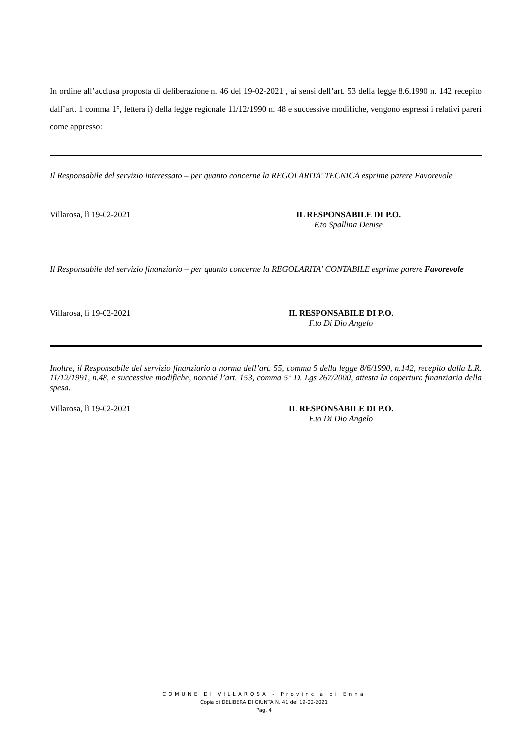In ordine all’acclusa proposta di deliberazione n. 46 del 19-02-2021 , ai sensi dell’art. 53 della legge 8.6.1990 n. 142 recepito dall’art. 1 comma 1°, lettera i) della legge regionale 11/12/1990 n. 48 e successive modifiche, vengono espressi i relativi pareri come appresso:
Il Responsabile del servizio interessato – per quanto concerne la REGOLARITA' TECNICA esprime parere Favorevole
Villarosa, lì 19-02-2021 IL RESPONSABILE DI P.O.
F.to Spallina Denise
Il Responsabile del servizio finanziario – per quanto concerne la REGOLARITA' CONTABILE esprime parere Favorevole
Villarosa, lì 19-02-2021 IL RESPONSABILE DI P.O.
F.to Di Dio Angelo
Inoltre, il Responsabile del servizio finanziario a norma dell’art. 55, comma 5 della legge 8/6/1990, n.142, recepito dalla L.R. 11/12/1991, n.48, e successive modifiche, nonché l’art. 153, comma 5° D. Lgs 267/2000, attesta la copertura finanziaria della spesa.
Villarosa, lì 19-02-2021 IL RESPONSABILE DI P.O.
F.to Di Dio Angelo
COMUNE DI VILLAROSA - Provincia di Enna
Copia di DELIBERA DI GIUNTA N. 41 del 19-02-2021
Pag. 4